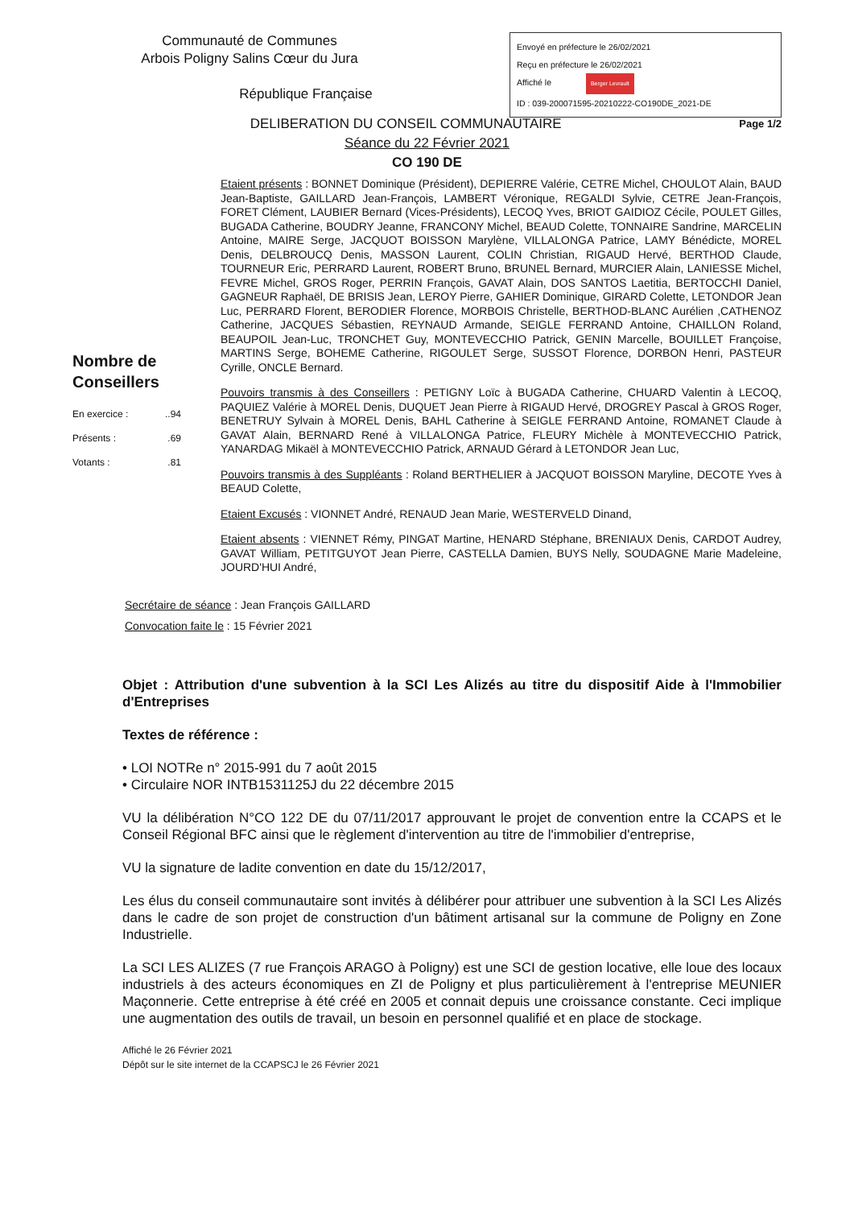Communauté de Communes
Arbois Poligny Salins Cœur du Jura
République Française
Envoyé en préfecture le 26/02/2021
Reçu en préfecture le 26/02/2021
Affiché le Berger Levrault
ID : 039-200071595-20210222-CO190DE_2021-DE
DELIBERATION DU CONSEIL COMMUNAUTAIRE Page 1/2
Séance du 22 Février 2021
CO 190 DE
Nombre de Conseillers
En exercice :..94
Présents :.69
Votants :.81
Etaient présents : BONNET Dominique (Président), DEPIERRE Valérie, CETRE Michel, CHOULOT Alain, BAUD Jean-Baptiste, GAILLARD Jean-François, LAMBERT Véronique, REGALDI Sylvie, CETRE Jean-François, FORET Clément, LAUBIER Bernard (Vices-Présidents), LECOQ Yves, BRIOT GAIDIOZ Cécile, POULET Gilles, BUGADA Catherine, BOUDRY Jeanne, FRANCONY Michel, BEAUD Colette, TONNAIRE Sandrine, MARCELIN Antoine, MAIRE Serge, JACQUOT BOISSON Marylène, VILLALONGA Patrice, LAMY Bénédicte, MOREL Denis, DELBROUCQ Denis, MASSON Laurent, COLIN Christian, RIGAUD Hervé, BERTHOD Claude, TOURNEUR Eric, PERRARD Laurent, ROBERT Bruno, BRUNEL Bernard, MURCIER Alain, LANIESSE Michel, FEVRE Michel, GROS Roger, PERRIN François, GAVAT Alain, DOS SANTOS Laetitia, BERTOCCHI Daniel, GAGNEUR Raphaël, DE BRISIS Jean, LEROY Pierre, GAHIER Dominique, GIRARD Colette, LETONDOR Jean Luc, PERRARD Florent, BERODIER Florence, MORBOIS Christelle, BERTHOD-BLANC Aurélien ,CATHENOZ Catherine, JACQUES Sébastien, REYNAUD Armande, SEIGLE FERRAND Antoine, CHAILLON Roland, BEAUPOIL Jean-Luc, TRONCHET Guy, MONTEVECCHIO Patrick, GENIN Marcelle, BOUILLET Françoise, MARTINS Serge, BOHEME Catherine, RIGOULET Serge, SUSSOT Florence, DORBON Henri, PASTEUR Cyrille, ONCLE Bernard.
Pouvoirs transmis à des Conseillers : PETIGNY Loïc à BUGADA Catherine, CHUARD Valentin à LECOQ, PAQUIEZ Valérie à MOREL Denis, DUQUET Jean Pierre à RIGAUD Hervé, DROGREY Pascal à GROS Roger, BENETRUY Sylvain à MOREL Denis, BAHL Catherine à SEIGLE FERRAND Antoine, ROMANET Claude à GAVAT Alain, BERNARD René à VILLALONGA Patrice, FLEURY Michèle à MONTEVECCHIO Patrick, YANARDAG Mikaël à MONTEVECCHIO Patrick, ARNAUD Gérard à LETONDOR Jean Luc,
Pouvoirs transmis à des Suppléants : Roland BERTHELIER à JACQUOT BOISSON Maryline, DECOTE Yves à BEAUD Colette,
Etaient Excusés : VIONNET André, RENAUD Jean Marie, WESTERVELD Dinand,
Etaient absents : VIENNET Rémy, PINGAT Martine, HENARD Stéphane, BRENIAUX Denis, CARDOT Audrey, GAVAT William, PETITGUYOT Jean Pierre, CASTELLA Damien, BUYS Nelly, SOUDAGNE Marie Madeleine, JOURD'HUI André,
Secrétaire de séance : Jean François GAILLARD
Convocation faite le : 15 Février 2021
Objet : Attribution d'une subvention à la SCI Les Alizés au titre du dispositif Aide à l'Immobilier d'Entreprises
Textes de référence :
• LOI NOTRe n° 2015-991 du 7 août 2015
• Circulaire NOR INTB1531125J du 22 décembre 2015
VU la délibération N°CO 122 DE du 07/11/2017 approuvant le projet de convention entre la CCAPS et le Conseil Régional BFC ainsi que le règlement d'intervention au titre de l'immobilier d'entreprise,
VU la signature de ladite convention en date du 15/12/2017,
Les élus du conseil communautaire sont invités à délibérer pour attribuer une subvention à la SCI Les Alizés dans le cadre de son projet de construction d'un bâtiment artisanal sur la commune de Poligny en Zone Industrielle.
La SCI LES ALIZES (7 rue François ARAGO à Poligny) est une SCI de gestion locative, elle loue des locaux industriels à des acteurs économiques en ZI de Poligny et plus particulièrement à l'entreprise MEUNIER Maçonnerie. Cette entreprise à été créé en 2005 et connait depuis une croissance constante. Ceci implique une augmentation des outils de travail, un besoin en personnel qualifié et en place de stockage.
Affiché le 26 Février 2021
Dépôt sur le site internet de la CCAPSCJ le 26 Février 2021